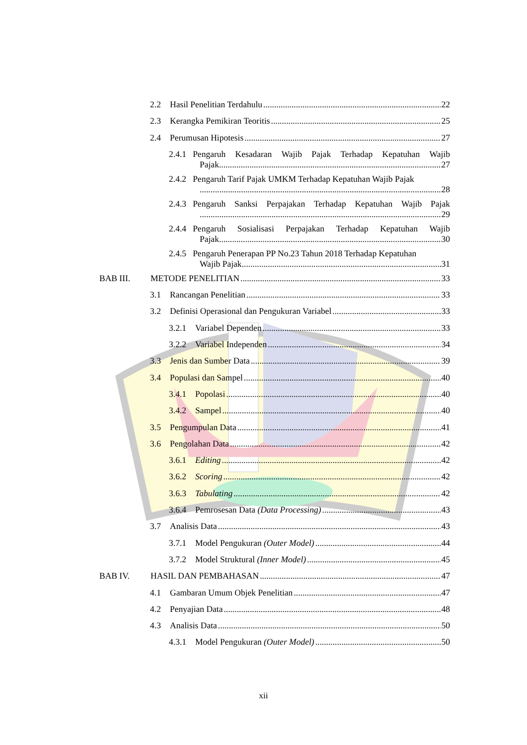2.2 Hasil Penelitian Terdahulu 22
2.3 Kerangka Pemikiran Teoritis 25
2.4 Perumusan Hipotesis 27
2.4.1 Pengaruh Kesadaran Wajib Pajak Terhadap Kepatuhan Wajib
Pajak 27
2.4.2 Pengaruh Tarif Pajak UMKM Terhadap Kepatuhan Wajib Pajak
28
2.4.3 Pengaruh Sanksi Perpajakan Terhadap Kepatuhan Wajib Pajak
29
2.4.4 Pengaruh Sosialisasi Perpajakan Terhadap Kepatuhan Wajib
Pajak 30
2.4.5 Pengaruh Penerapan PP No.23 Tahun 2018 Terhadap Kepatuhan
Wajib Pajak 31
BAB III. METODE PENELITIAN 33
3.1 Rancangan Penelitian 33
3.2 Definisi Operasional dan Pengukuran Variabel 33
3.2.1 Variabel Dependen 33
3.2.2 Variabel Independen 34
3.3 Jenis dan Sumber Data 39
3.4 Populasi dan Sampel 40
3.4.1 Popolasi 40
3.4.2 Sampel 40
3.5 Pengumpulan Data 41
3.6 Pengolahan Data 42
3.6.1 Editing 42
3.6.2 Scoring 42
3.6.3 Tabulating 42
3.6.4 Pemrosesan Data (Data Processing) 43
3.7 Analisis Data 43
3.7.1 Model Pengukuran (Outer Model) 44
3.7.2 Model Struktural (Inner Model) 45
BAB IV. HASIL DAN PEMBAHASAN 47
4.1 Gambaran Umum Objek Penelitian 47
4.2 Penyajian Data 48
4.3 Analisis Data 50
4.3.1 Model Pengukuran (Outer Model) 50
xii